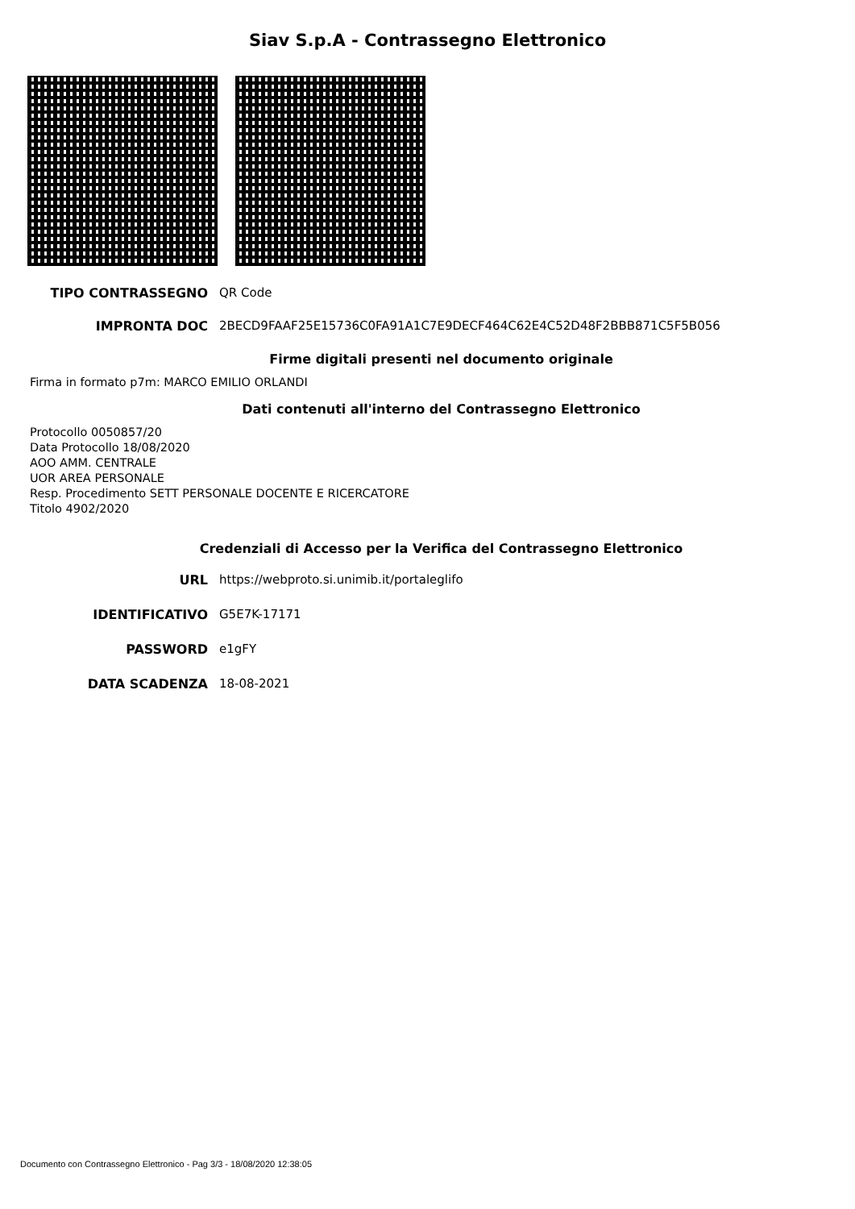Siav S.p.A - Contrassegno Elettronico
TIPO CONTRASSEGNO QR Code
IMPRONTA DOC 2BECD9FAAF25E15736C0FA91A1C7E9DECF464C62E4C52D48F2BBB871C5F5B056
Firme digitali presenti nel documento originale
Firma in formato p7m: MARCO EMILIO ORLANDI
Dati contenuti all'interno del Contrassegno Elettronico
Protocollo 0050857/20
Data Protocollo 18/08/2020
AOO AMM. CENTRALE
UOR AREA PERSONALE
Resp. Procedimento SETT PERSONALE DOCENTE E RICERCATORE
Titolo 4902/2020
Credenziali di Accesso per la Verifica del Contrassegno Elettronico
URL https://webproto.si.unimib.it/portaleglifo
IDENTIFICATIVO G5E7K-17171
PASSWORD e1gFY
DATA SCADENZA 18-08-2021
Documento con Contrassegno Elettronico - Pag 3/3 - 18/08/2020 12:38:05